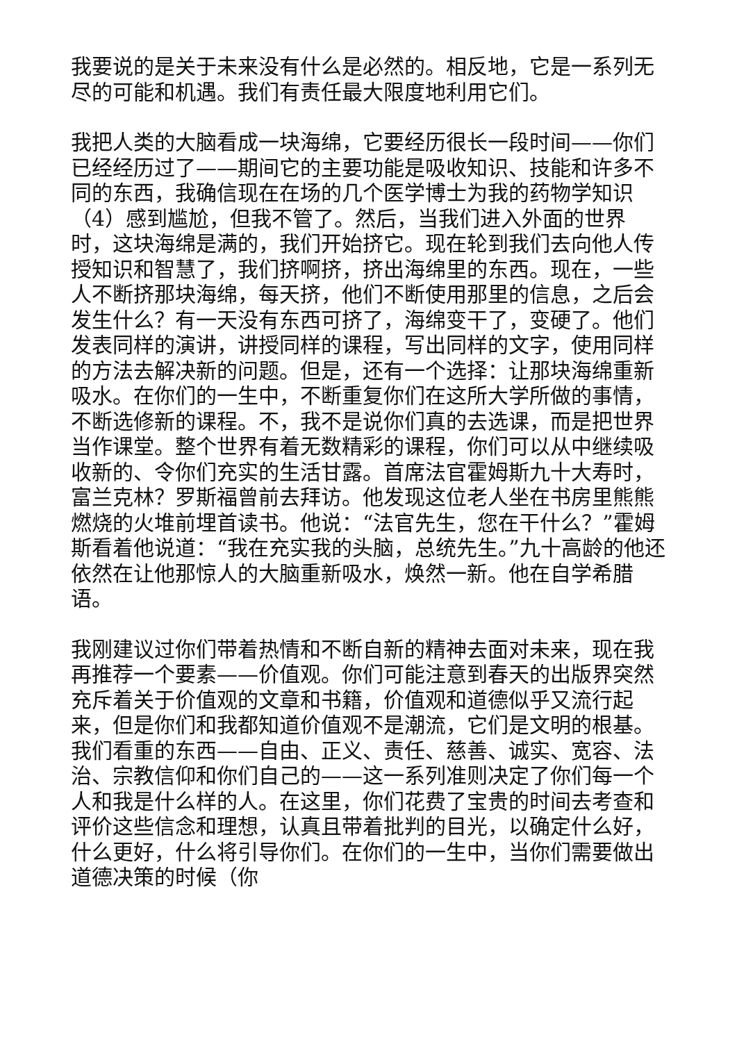我要说的是关于未来没有什么是必然的。相反地，它是一系列无尽的可能和机遇。我们有责任最大限度地利用它们。
我把人类的大脑看成一块海绵，它要经历很长一段时间——你们已经经历过了——期间它的主要功能是吸收知识、技能和许多不同的东西，我确信现在在场的几个医学博士为我的药物学知识（4）感到尴尬，但我不管了。然后，当我们进入外面的世界时，这块海绵是满的，我们开始挤它。现在轮到我们去向他人传授知识和智慧了，我们挤啊挤，挤出海绵里的东西。现在，一些人不断挤那块海绵，每天挤，他们不断使用那里的信息，之后会发生什么？有一天没有东西可挤了，海绵变干了，变硬了。他们发表同样的演讲，讲授同样的课程，写出同样的文字，使用同样的方法去解决新的问题。但是，还有一个选择：让那块海绵重新吸水。在你们的一生中，不断重复你们在这所大学所做的事情，不断选修新的课程。不，我不是说你们真的去选课，而是把世界当作课堂。整个世界有着无数精彩的课程，你们可以从中继续吸收新的、令你们充实的生活甘露。首席法官霍姆斯九十大寿时，富兰克林？罗斯福曾前去拜访。他发现这位老人坐在书房里熊熊燃烧的火堆前埋首读书。他说：“法官先生，您在干什么？”霍姆斯看着他说道：“我在充实我的头脑，总统先生。”九十高龄的他还依然在让他那惊人的大脑重新吸水，焕然一新。他在自学希腊语。
我刚建议过你们带着热情和不断自新的精神去面对未来，现在我再推荐一个要素——价值观。你们可能注意到春天的出版界突然充斥着关于价值观的文章和书籍，价值观和道德似乎又流行起来，但是你们和我都知道价值观不是潮流，它们是文明的根基。我们看重的东西——自由、正义、责任、慈善、诚实、宽容、法治、宗教信仰和你们自己的——这一系列准则决定了你们每一个人和我是什么样的人。在这里，你们花费了宝贵的时间去考查和评价这些信念和理想，认真且带着批判的目光，以确定什么好，什么更好，什么将引导你们。在你们的一生中，当你们需要做出道德决策的时候（你